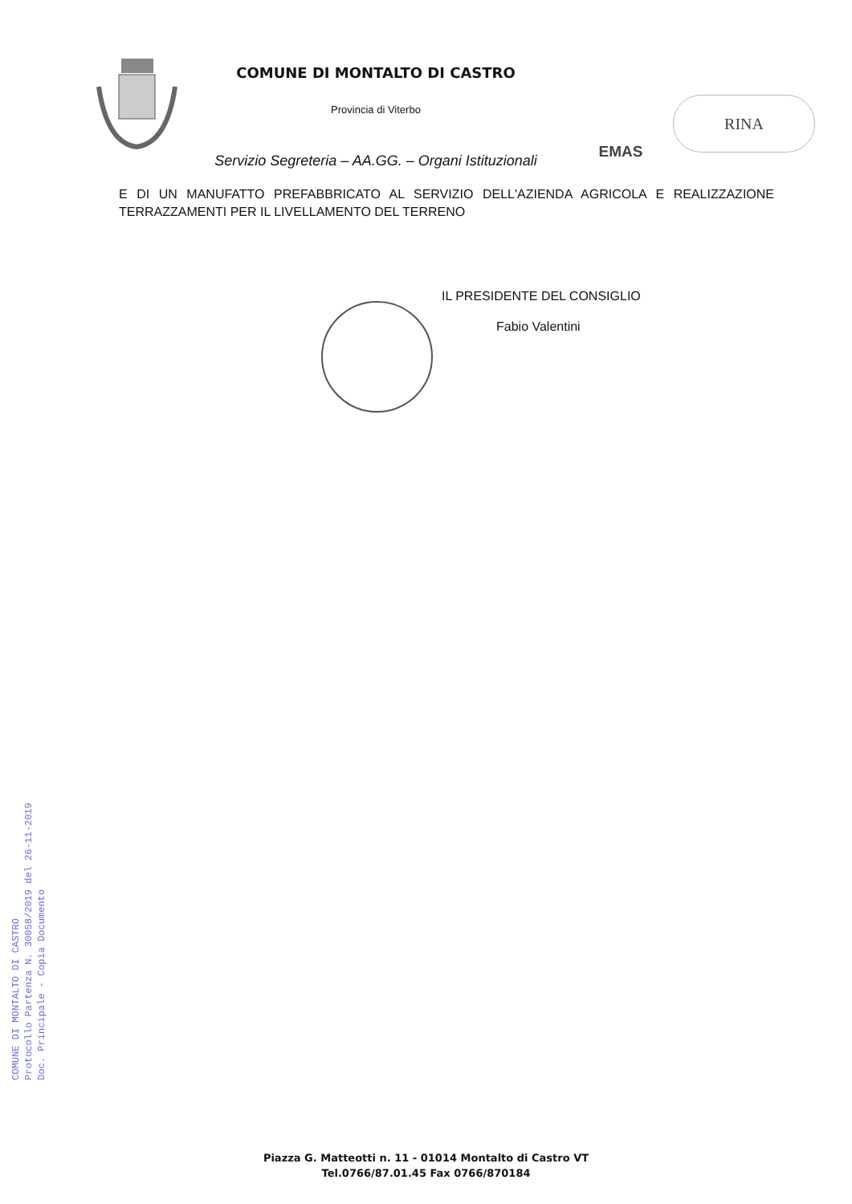COMUNE DI MONTALTO DI CASTRO
Provincia di Viterbo
Servizio Segreteria – AA.GG. – Organi Istituzionali
EMAS
RINA
E DI UN MANUFATTO PREFABBRICATO AL SERVIZIO DELL'AZIENDA AGRICOLA E REALIZZAZIONE TERRAZZAMENTI PER IL LIVELLAMENTO DEL TERRENO
IL PRESIDENTE DEL CONSIGLIO
Fabio Valentini
COMUNE DI MONTALTO DI CASTRO
Protocollo Partenza N. 30058/2019 del 26-11-2019
Doc. Principale - Copia Documento
Piazza G. Matteotti n. 11 - 01014 Montalto di Castro VT
Tel.0766/87.01.45 Fax 0766/870184